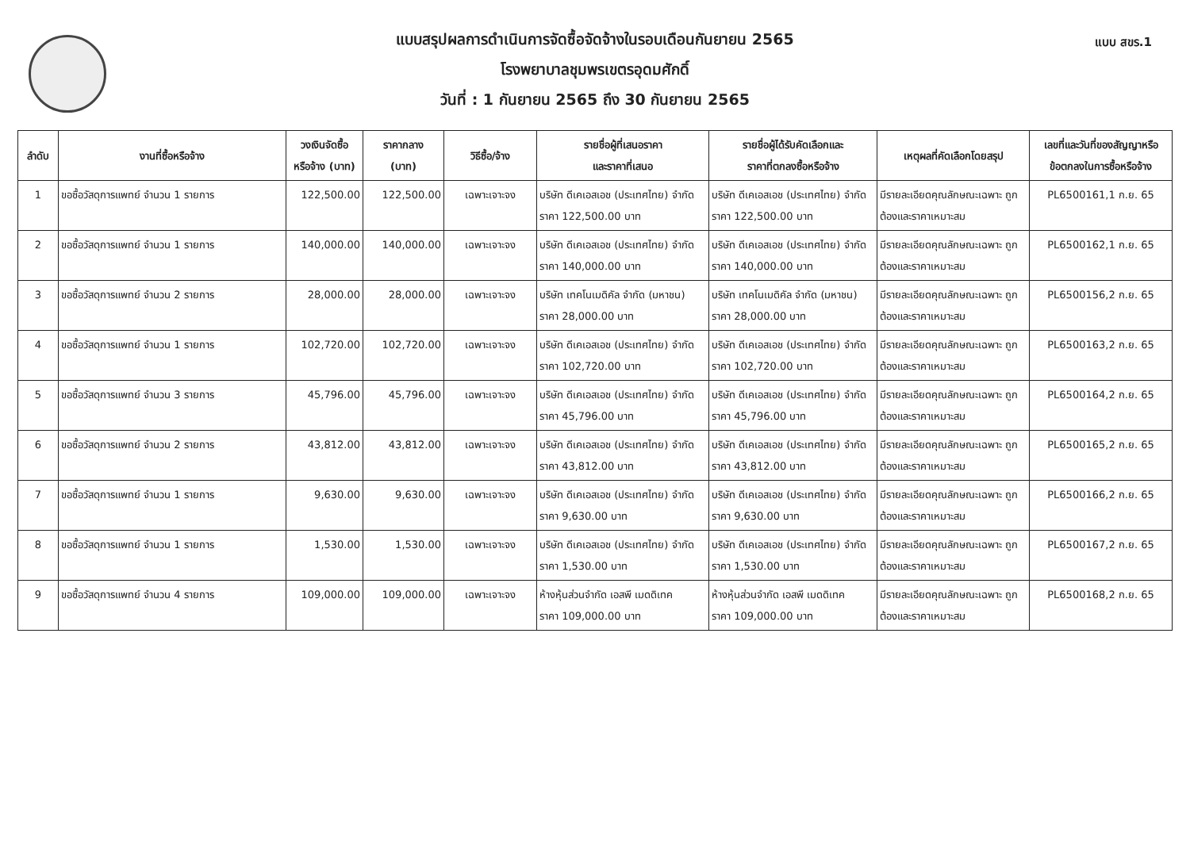แบบ สขร.1
แบบสรุปผลการดำเนินการจัดซื้อจัดจ้างในรอบเดือนกันยายน 2565
โรงพยาบาลชุมพรเขตรอุดมศักดิ์
วันที่ : 1 กันยายน 2565 ถึง 30 กันยายน 2565
| ลำดับ | งานที่ซื้อหรือจ้าง | วงเงินจัดซื้อ หรือจ้าง (บาท) | ราคากลาง (บาท) | วิธีซื้อ/จ้าง | รายชื่อผู้ที่เสนอราคา และราคาที่เสนอ | รายชื่อผู้ได้รับคัดเลือกและ ราคาที่ตกลงซื้อหรือจ้าง | เหตุผลที่คัดเลือกโดยสรุป | เลขที่และวันที่ของสัญญาหรือ ข้อตกลงในการซื้อหรือจ้าง |
| --- | --- | --- | --- | --- | --- | --- | --- | --- |
| 1 | ขอซื้อวัสดุการแพทย์ จำนวน 1 รายการ | 122,500.00 | 122,500.00 | เฉพาะเจาะจง | บริษัท ดีเคเอสเอช (ประเทศไทย) จำกัด ราคา 122,500.00 บาท | บริษัท ดีเคเอสเอช (ประเทศไทย) จำกัด ราคา 122,500.00 บาท | มีรายละเอียดคุณลักษณะเฉพาะ ถูกต้องและราคาเหมาะสม | PL6500161,1 ก.ย. 65 |
| 2 | ขอซื้อวัสดุการแพทย์ จำนวน 1 รายการ | 140,000.00 | 140,000.00 | เฉพาะเจาะจง | บริษัท ดีเคเอสเอช (ประเทศไทย) จำกัด ราคา 140,000.00 บาท | บริษัท ดีเคเอสเอช (ประเทศไทย) จำกัด ราคา 140,000.00 บาท | มีรายละเอียดคุณลักษณะเฉพาะ ถูกต้องและราคาเหมาะสม | PL6500162,1 ก.ย. 65 |
| 3 | ขอซื้อวัสดุการแพทย์ จำนวน 2 รายการ | 28,000.00 | 28,000.00 | เฉพาะเจาะจง | บริษัท เทคโนเมดิคัล จำกัด (มหาชน) ราคา 28,000.00 บาท | บริษัท เทคโนเมดิคัล จำกัด (มหาชน) ราคา 28,000.00 บาท | มีรายละเอียดคุณลักษณะเฉพาะ ถูกต้องและราคาเหมาะสม | PL6500156,2 ก.ย. 65 |
| 4 | ขอซื้อวัสดุการแพทย์ จำนวน 1 รายการ | 102,720.00 | 102,720.00 | เฉพาะเจาะจง | บริษัท ดีเคเอสเอช (ประเทศไทย) จำกัด ราคา 102,720.00 บาท | บริษัท ดีเคเอสเอช (ประเทศไทย) จำกัด ราคา 102,720.00 บาท | มีรายละเอียดคุณลักษณะเฉพาะ ถูกต้องและราคาเหมาะสม | PL6500163,2 ก.ย. 65 |
| 5 | ขอซื้อวัสดุการแพทย์ จำนวน 3 รายการ | 45,796.00 | 45,796.00 | เฉพาะเจาะจง | บริษัท ดีเคเอสเอช (ประเทศไทย) จำกัด ราคา 45,796.00 บาท | บริษัท ดีเคเอสเอช (ประเทศไทย) จำกัด ราคา 45,796.00 บาท | มีรายละเอียดคุณลักษณะเฉพาะ ถูกต้องและราคาเหมาะสม | PL6500164,2 ก.ย. 65 |
| 6 | ขอซื้อวัสดุการแพทย์ จำนวน 2 รายการ | 43,812.00 | 43,812.00 | เฉพาะเจาะจง | บริษัท ดีเคเอสเอช (ประเทศไทย) จำกัด ราคา 43,812.00 บาท | บริษัท ดีเคเอสเอช (ประเทศไทย) จำกัด ราคา 43,812.00 บาท | มีรายละเอียดคุณลักษณะเฉพาะ ถูกต้องและราคาเหมาะสม | PL6500165,2 ก.ย. 65 |
| 7 | ขอซื้อวัสดุการแพทย์ จำนวน 1 รายการ | 9,630.00 | 9,630.00 | เฉพาะเจาะจง | บริษัท ดีเคเอสเอช (ประเทศไทย) จำกัด ราคา 9,630.00 บาท | บริษัท ดีเคเอสเอช (ประเทศไทย) จำกัด ราคา 9,630.00 บาท | มีรายละเอียดคุณลักษณะเฉพาะ ถูกต้องและราคาเหมาะสม | PL6500166,2 ก.ย. 65 |
| 8 | ขอซื้อวัสดุการแพทย์ จำนวน 1 รายการ | 1,530.00 | 1,530.00 | เฉพาะเจาะจง | บริษัท ดีเคเอสเอช (ประเทศไทย) จำกัด ราคา 1,530.00 บาท | บริษัท ดีเคเอสเอช (ประเทศไทย) จำกัด ราคา 1,530.00 บาท | มีรายละเอียดคุณลักษณะเฉพาะ ถูกต้องและราคาเหมาะสม | PL6500167,2 ก.ย. 65 |
| 9 | ขอซื้อวัสดุการแพทย์ จำนวน 4 รายการ | 109,000.00 | 109,000.00 | เฉพาะเจาะจง | ห้างหุ้นส่วนจำกัด เอสพี เมดดิเทค ราคา 109,000.00 บาท | ห้างหุ้นส่วนจำกัด เอสพี เมดดิเทค ราคา 109,000.00 บาท | มีรายละเอียดคุณลักษณะเฉพาะ ถูกต้องและราคาเหมาะสม | PL6500168,2 ก.ย. 65 |